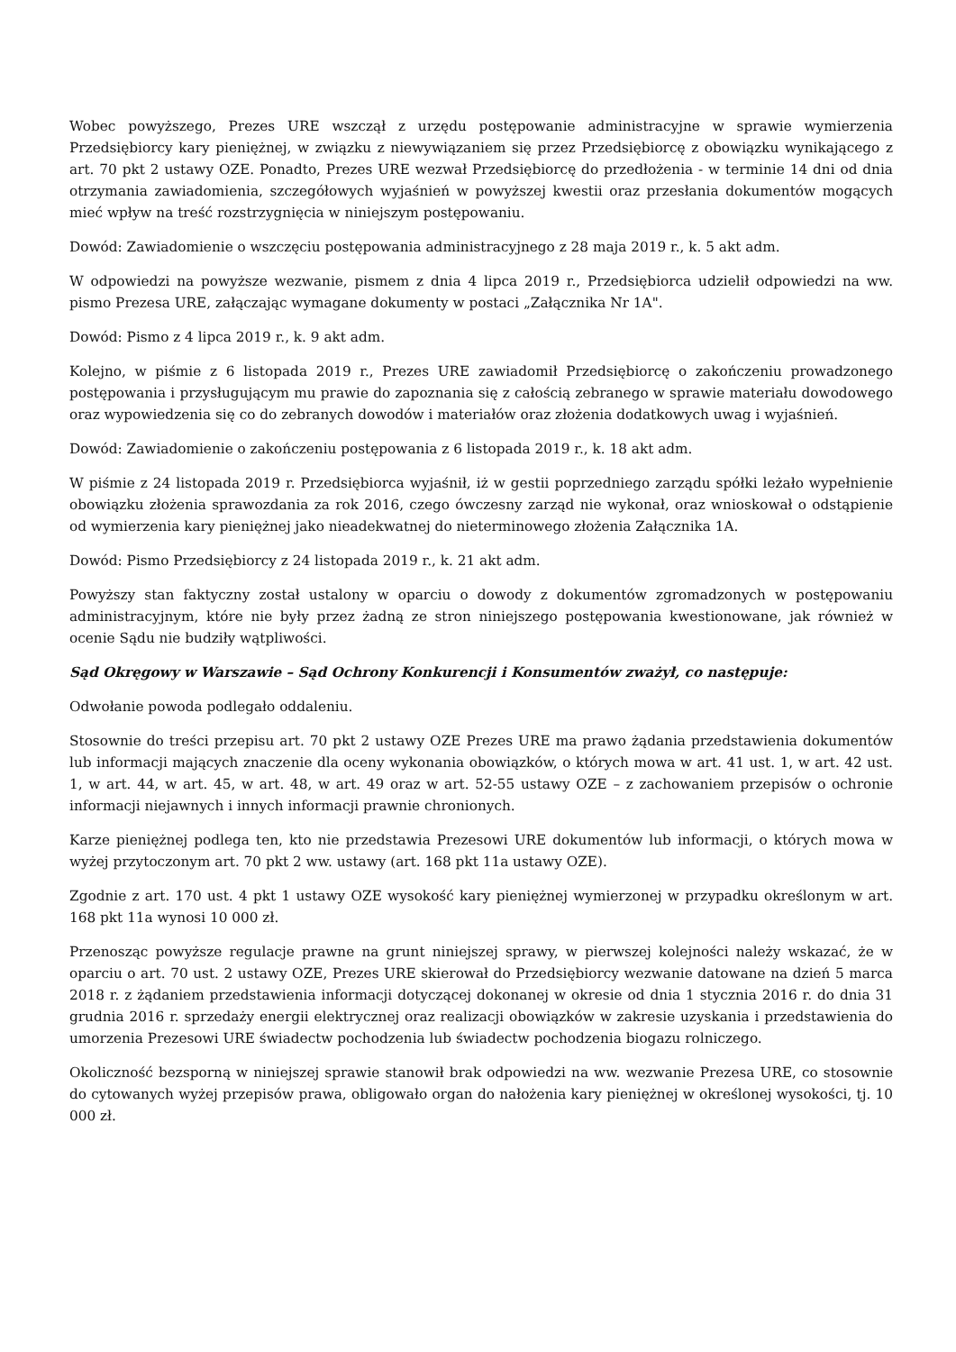Wobec powyższego, Prezes URE wszczął z urzędu postępowanie administracyjne w sprawie wymierzenia Przedsiębiorcy kary pieniężnej, w związku z niewywiązaniem się przez Przedsiębiorcę z obowiązku wynikającego z art. 70 pkt 2 ustawy OZE. Ponadto, Prezes URE wezwał Przedsiębiorcę do przedłożenia - w terminie 14 dni od dnia otrzymania zawiadomienia, szczegółowych wyjaśnień w powyższej kwestii oraz przesłania dokumentów mogących mieć wpływ na treść rozstrzygnięcia w niniejszym postępowaniu.
Dowód: Zawiadomienie o wszczęciu postępowania administracyjnego z 28 maja 2019 r., k. 5 akt adm.
W odpowiedzi na powyższe wezwanie, pismem z dnia 4 lipca 2019 r., Przedsiębiorca udzielił odpowiedzi na ww. pismo Prezesa URE, załączając wymagane dokumenty w postaci „Załącznika Nr 1A".
Dowód: Pismo z 4 lipca 2019 r., k. 9 akt adm.
Kolejno, w piśmie z 6 listopada 2019 r., Prezes URE zawiadomił Przedsiębiorcę o zakończeniu prowadzonego postępowania i przysługującym mu prawie do zapoznania się z całością zebranego w sprawie materiału dowodowego oraz wypowiedzenia się co do zebranych dowodów i materiałów oraz złożenia dodatkowych uwag i wyjaśnień.
Dowód: Zawiadomienie o zakończeniu postępowania z 6 listopada 2019 r., k. 18 akt adm.
W piśmie z 24 listopada 2019 r. Przedsiębiorca wyjaśnił, iż w gestii poprzedniego zarządu spółki leżało wypełnienie obowiązku złożenia sprawozdania za rok 2016, czego ówczesny zarząd nie wykonał, oraz wnioskował o odstąpienie od wymierzenia kary pieniężnej jako nieadekwatnej do nieterminowego złożenia Załącznika 1A.
Dowód: Pismo Przedsiębiorcy z 24 listopada 2019 r., k. 21 akt adm.
Powyższy stan faktyczny został ustalony w oparciu o dowody z dokumentów zgromadzonych w postępowaniu administracyjnym, które nie były przez żadną ze stron niniejszego postępowania kwestionowane, jak również w ocenie Sądu nie budziły wątpliwości.
Sąd Okręgowy w Warszawie – Sąd Ochrony Konkurencji i Konsumentów zważył, co następuje:
Odwołanie powoda podlegało oddaleniu.
Stosownie do treści przepisu art. 70 pkt 2 ustawy OZE Prezes URE ma prawo żądania przedstawienia dokumentów lub informacji mających znaczenie dla oceny wykonania obowiązków, o których mowa w art. 41 ust. 1, w art. 42 ust. 1, w art. 44, w art. 45, w art. 48, w art. 49 oraz w art. 52-55 ustawy OZE – z zachowaniem przepisów o ochronie informacji niejawnych i innych informacji prawnie chronionych.
Karze pieniężnej podlega ten, kto nie przedstawia Prezesowi URE dokumentów lub informacji, o których mowa w wyżej przytoczonym art. 70 pkt 2 ww. ustawy (art. 168 pkt 11a ustawy OZE).
Zgodnie z art. 170 ust. 4 pkt 1 ustawy OZE wysokość kary pieniężnej wymierzonej w przypadku określonym w art. 168 pkt 11a wynosi 10 000 zł.
Przenosząc powyższe regulacje prawne na grunt niniejszej sprawy, w pierwszej kolejności należy wskazać, że w oparciu o art. 70 ust. 2 ustawy OZE, Prezes URE skierował do Przedsiębiorcy wezwanie datowane na dzień 5 marca 2018 r. z żądaniem przedstawienia informacji dotyczącej dokonanej w okresie od dnia 1 stycznia 2016 r. do dnia 31 grudnia 2016 r. sprzedaży energii elektrycznej oraz realizacji obowiązków w zakresie uzyskania i przedstawienia do umorzenia Prezesowi URE świadectw pochodzenia lub świadectw pochodzenia biogazu rolniczego.
Okoliczność bezsporną w niniejszej sprawie stanowił brak odpowiedzi na ww. wezwanie Prezesa URE, co stosownie do cytowanych wyżej przepisów prawa, obligowało organ do nałożenia kary pieniężnej w określonej wysokości, tj. 10 000 zł.